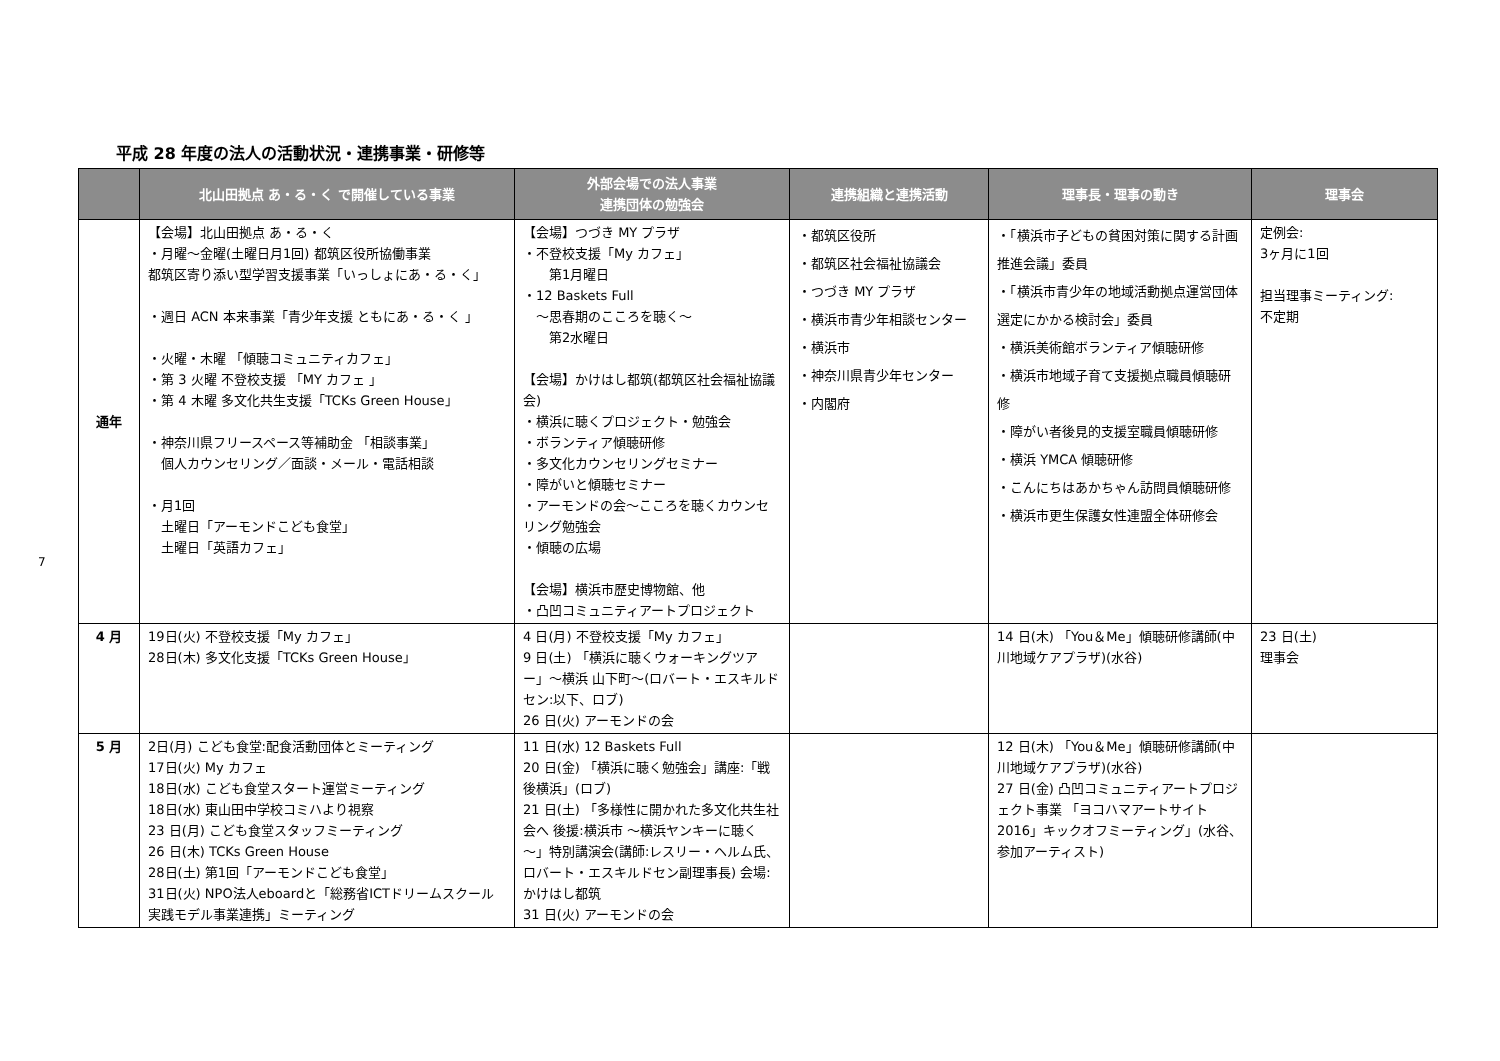平成 28 年度の法人の活動状況・連携事業・研修等
| | 北山田拠点 あ・る・く で開催している事業 | 外部会場での法人事業 連携団体の勉強会 | 連携組織と連携活動 | 理事長・理事の動き | 理事会 |
| --- | --- | --- | --- | --- | --- |
| 通年 | 【会場】北山田拠点 あ・る・く ・月曜～金曜(土曜日月1回) 都筑区役所協働事業 都筑区寄り添い型学習支援事業「いっしょにあ・る・く」 ・週日 ACN 本来事業「青少年支援 ともにあ・る・く 」 ・火曜・木曜 「傾聴コミュニティカフェ」 ・第 3 火曜 不登校支援 「MY カフェ 」 ・第 4 木曜 多文化共生支援「TCKs Green House」 ・神奈川県フリースペース等補助金 「相談事業」 個人カウンセリング／面談・メール・電話相談 ・月1回 土曜日「アーモンドこども食堂」 土曜日「英語カフェ」 | 【会場】つづき MY プラザ ・不登校支援「My カフェ」 第1月曜日 ・12 Baskets Full ～思春期のこころを聴く～ 第2水曜日 【会場】かけはし都筑(都筑区社会福祉協議会) ・横浜に聴くプロジェクト・勉強会 ・ボランティア傾聴研修 ・多文化カウンセリングセミナー ・障がいと傾聴セミナー ・アーモンドの会～こころを聴くカウンセリング勉強会 ・傾聴の広場 【会場】横浜市歴史博物館、他 ・凸凹コミュニティアートプロジェクト | ・都筑区役所 ・都筑区社会福祉協議会 ・つづき MY プラザ ・横浜市青少年相談センター ・横浜市 ・神奈川県青少年センター ・内閣府 | ・「横浜市子どもの貧困対策に関する計画推進会議」委員 ・「横浜市青少年の地域活動拠点運営団体選定にかかる検討会」委員 ・横浜美術館ボランティア傾聴研修 ・横浜市地域子育て支援拠点職員傾聴研修 ・障がい者後見的支援室職員傾聴研修 ・横浜 YMCA 傾聴研修 ・こんにちはあかちゃん訪問員傾聴研修 ・横浜市更生保護女性連盟全体研修会 | 定例会: 3ヶ月に1回 担当理事ミーティング: 不定期 |
| 4 月 | 19日(火) 不登校支援「My カフェ」 28日(木) 多文化支援「TCKs Green House」 | 4 日(月) 不登校支援「My カフェ」 9 日(土) 「横浜に聴くウォーキングツアー」～横浜 山下町～(ロバート・エスキルドセン:以下、ロブ) 26 日(火) アーモンドの会 | | 14 日(木) 「You＆Me」傾聴研修講師(中川地域ケアプラザ)(水谷) | 23 日(土) 理事会 |
| 5 月 | 2日(月) こども食堂:配食活動団体とミーティング 17日(火) My カフェ 18日(水) こども食堂スタート運営ミーティング 18日(水) 東山田中学校コミハより視察 23 日(月) こども食堂スタッフミーティング 26 日(木) TCKs Green House 28日(土) 第1回「アーモンドこども食堂」 31日(火) NPO法人eboardと「総務省ICTドリームスクール実践モデル事業連携」ミーティング | 11 日(水) 12 Baskets Full 20 日(金) 「横浜に聴く勉強会」講座:「戦後横浜」(ロブ) 21 日(土) 「多様性に開かれた多文化共生社会へ 後援:横浜市 ～横浜ヤンキーに聴く～」特別講演会(講師:レスリー・ヘルム氏、ロバート・エスキルドセン副理事長) 会場:かけはし都筑 31 日(火) アーモンドの会 | | 12 日(木) 「You＆Me」傾聴研修講師(中川地域ケアプラザ)(水谷) 27 日(金) 凸凹コミュニティアートプロジェクト事業 「ヨコハマアートサイト 2016」キックオフミーティング」(水谷、参加アーティスト) | |
7